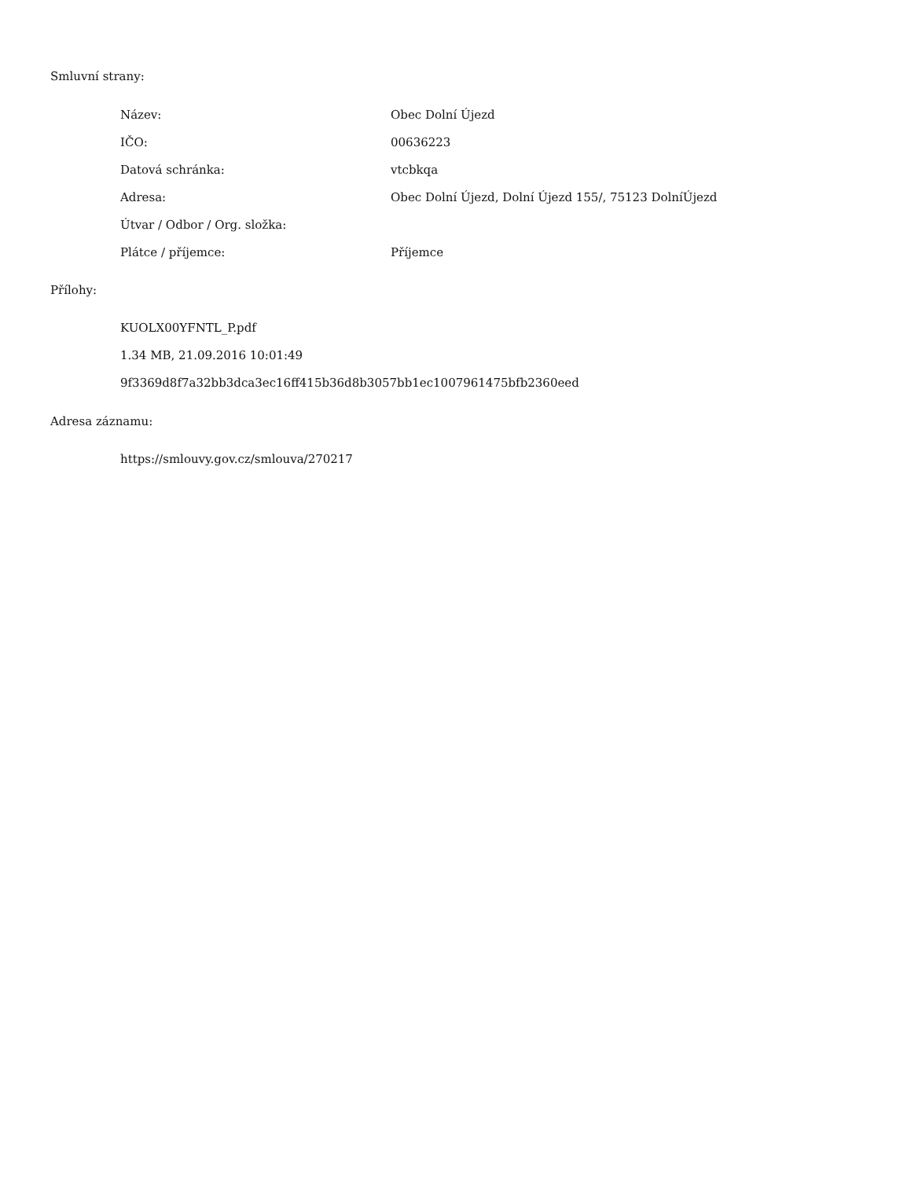Smluvní strany:
| Název: | Obec Dolní Újezd |
| IČO: | 00636223 |
| Datová schránka: | vtcbkqa |
| Adresa: | Obec Dolní Újezd, Dolní Újezd 155/, 75123 DolníÚjezd |
| Útvar / Odbor / Org. složka: | |
| Plátce / příjemce: | Příjemce |
Přílohy:
KUOLX00YFNTL_P.pdf
1.34 MB, 21.09.2016 10:01:49
9f3369d8f7a32bb3dca3ec16ff415b36d8b3057bb1ec1007961475bfb2360eed
Adresa záznamu:
https://smlouvy.gov.cz/smlouva/270217